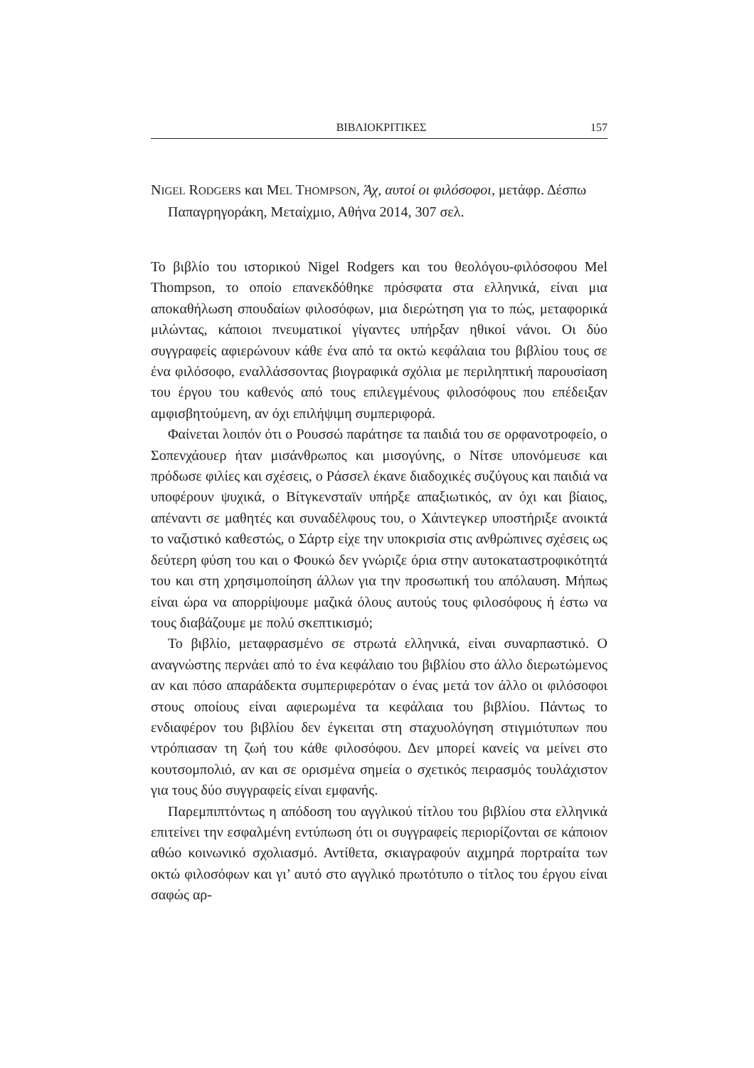ΒΙΒΛΙΟΚΡΙΤΙΚΕΣ 157
NIGEL RODGERS και MEL THOMPSON, Άχ, αυτοί οι φιλόσοφοι, μετάφρ. Δέσπω Παπαγρηγοράκη, Μεταίχμιο, Αθήνα 2014, 307 σελ.
Το βιβλίο του ιστορικού Nigel Rodgers και του θεολόγου-φιλόσοφου Mel Thompson, το οποίο επανεκδόθηκε πρόσφατα στα ελληνικά, είναι μια αποκαθήλωση σπουδαίων φιλοσόφων, μια διερώτηση για το πώς, μεταφορικά μιλώντας, κάποιοι πνευματικοί γίγαντες υπήρξαν ηθικοί νάνοι. Οι δύο συγγραφείς αφιερώνουν κάθε ένα από τα οκτώ κεφάλαια του βιβλίου τους σε ένα φιλόσοφο, εναλλάσσοντας βιογραφικά σχόλια με περιληπτική παρουσίαση του έργου του καθενός από τους επιλεγμένους φιλοσόφους που επέδειξαν αμφισβητούμενη, αν όχι επιλήψιμη συμπεριφορά.
Φαίνεται λοιπόν ότι ο Ρουσσώ παράτησε τα παιδιά του σε ορφανοτροφείο, ο Σοπενχάουερ ήταν μισάνθρωπος και μισογύνης, ο Νίτσε υπονόμευσε και πρόδωσε φιλίες και σχέσεις, ο Ράσσελ έκανε διαδοχικές συζύγους και παιδιά να υποφέρουν ψυχικά, ο Βίτγκενσταϊν υπήρξε απαξιωτικός, αν όχι και βίαιος, απέναντι σε μαθητές και συναδέλφους του, ο Χάιντεγκερ υποστήριξε ανοικτά το ναζιστικό καθεστώς, ο Σάρτρ είχε την υποκρισία στις ανθρώπινες σχέσεις ως δεύτερη φύση του και ο Φουκώ δεν γνώριζε όρια στην αυτοκαταστροφικότητά του και στη χρησιμοποίηση άλλων για την προσωπική του απόλαυση. Μήπως είναι ώρα να απορρίψουμε μαζικά όλους αυτούς τους φιλοσόφους ή έστω να τους διαβάζουμε με πολύ σκεπτικισμό;
Το βιβλίο, μεταφρασμένο σε στρωτά ελληνικά, είναι συναρπαστικό. Ο αναγνώστης περνάει από το ένα κεφάλαιο του βιβλίου στο άλλο διερωτώμενος αν και πόσο απαράδεκτα συμπεριφερόταν ο ένας μετά τον άλλο οι φιλόσοφοι στους οποίους είναι αφιερωμένα τα κεφάλαια του βιβλίου. Πάντως το ενδιαφέρον του βιβλίου δεν έγκειται στη σταχυολόγηση στιγμιότυπων που ντρόπιασαν τη ζωή του κάθε φιλοσόφου. Δεν μπορεί κανείς να μείνει στο κουτσομπολιό, αν και σε ορισμένα σημεία ο σχετικός πειρασμός τουλάχιστον για τους δύο συγγραφείς είναι εμφανής.
Παρεμπιπτόντως η απόδοση του αγγλικού τίτλου του βιβλίου στα ελληνικά επιτείνει την εσφαλμένη εντύπωση ότι οι συγγραφείς περιορίζονται σε κάποιον αθώο κοινωνικό σχολιασμό. Αντίθετα, σκιαγραφούν αιχμηρά πορτραίτα των οκτώ φιλοσόφων και γι’ αυτό στο αγγλικό πρωτότυπο ο τίτλος του έργου είναι σαφώς αρ-